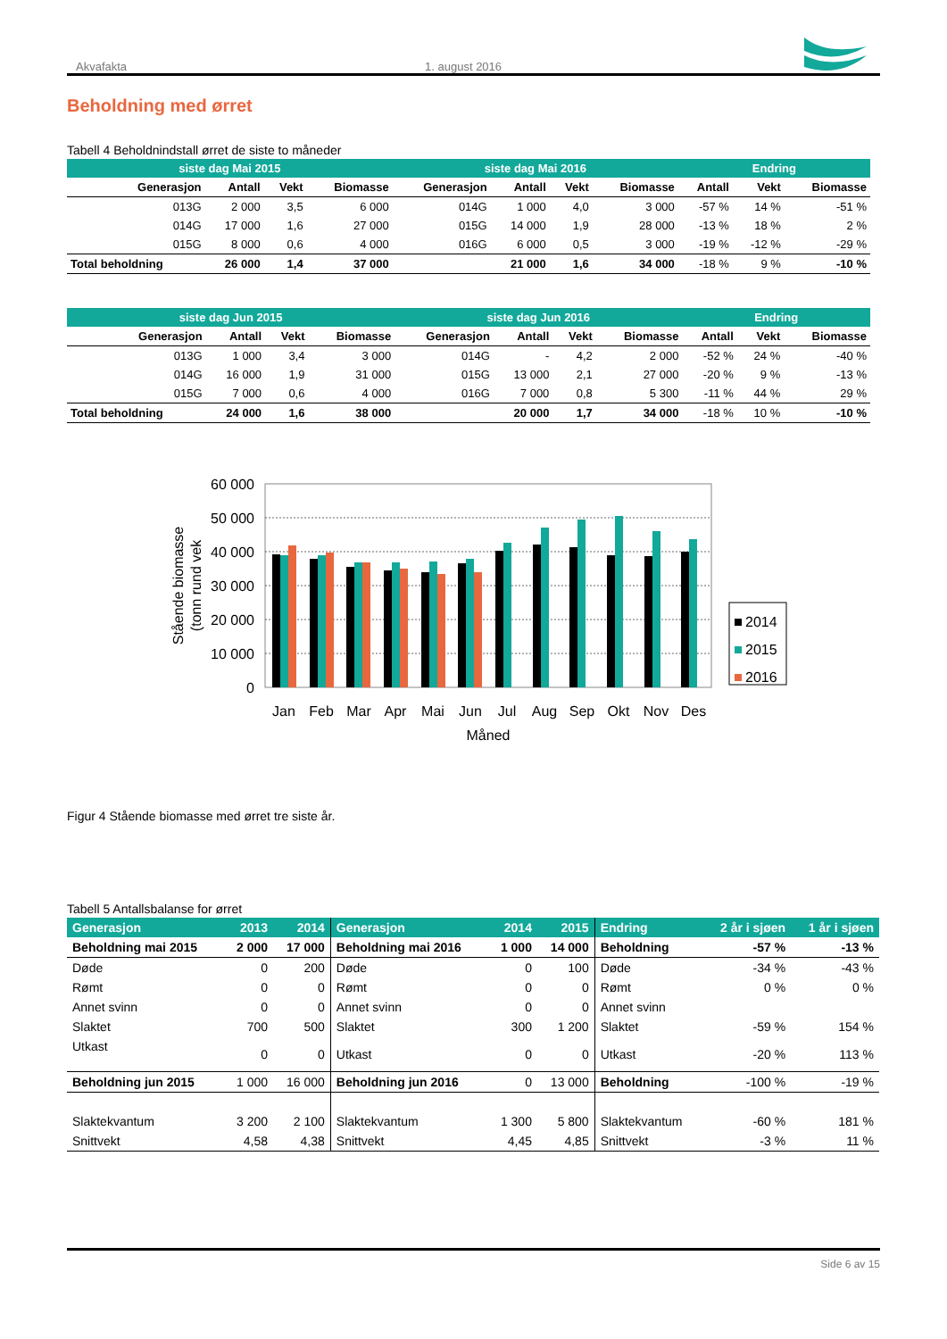Akvafakta 1. august 2016
Beholdning med ørret
Tabell 4 Beholdnindstall ørret de siste to måneder
| siste dag Mai 2015 | | | | siste dag Mai 2016 | | | | Endring | | |
| --- | --- | --- | --- | --- | --- | --- | --- | --- | --- | --- |
| Generasjon | Antall | Vekt | Biomasse | Generasjon | Antall | Vekt | Biomasse | Antall | Vekt | Biomasse |
| 013G | 2 000 | 3,5 | 6 000 | 014G | 1 000 | 4,0 | 3 000 | -57 % | 14 % | -51 % |
| 014G | 17 000 | 1,6 | 27 000 | 015G | 14 000 | 1,9 | 28 000 | -13 % | 18 % | 2 % |
| 015G | 8 000 | 0,6 | 4 000 | 016G | 6 000 | 0,5 | 3 000 | -19 % | -12 % | -29 % |
| Total beholdning | 26 000 | 1,4 | 37 000 | | 21 000 | 1,6 | 34 000 | -18 % | 9 % | -10 % |
| siste dag Jun 2015 | | | | siste dag Jun 2016 | | | | Endring | | |
| --- | --- | --- | --- | --- | --- | --- | --- | --- | --- | --- |
| Generasjon | Antall | Vekt | Biomasse | Generasjon | Antall | Vekt | Biomasse | Antall | Vekt | Biomasse |
| 013G | 1 000 | 3,4 | 3 000 | 014G | - | 4,2 | 2 000 | -52 % | 24 % | -40 % |
| 014G | 16 000 | 1,9 | 31 000 | 015G | 13 000 | 2,1 | 27 000 | -20 % | 9 % | -13 % |
| 015G | 7 000 | 0,6 | 4 000 | 016G | 7 000 | 0,8 | 5 300 | -11 % | 44 % | 29 % |
| Total beholdning | 24 000 | 1,6 | 38 000 | | 20 000 | 1,7 | 34 000 | -18 % | 10 % | -10 % |
60 000
50 000
40 000
30 000
20 000
10 000
0
Stående biomasse
(tonn rund vek
Jan
Feb
Mar
Apr
Mai
Jun
Jul
Aug
Sep
Okt
Nov
Des
Måned
2014
2015
2016
Figur 4 Stående biomasse med ørret tre siste år.
Tabell 5 Antallsbalanse for ørret
| Generasjon | 2013 | 2014 | Generasjon | 2014 | 2015 | Endring | 2 år i sjøen | 1 år i sjøen |
| --- | --- | --- | --- | --- | --- | --- | --- | --- |
| Beholdning mai 2015 | 2 000 | 17 000 | Beholdning mai 2016 | 1 000 | 14 000 | Beholdning | -57 % | -13 % |
| Døde | 0 | 200 | Døde | 0 | 100 | Døde | -34 % | -43 % |
| Rømt | 0 | 0 | Rømt | 0 | 0 | Rømt | 0 % | 0 % |
| Annet svinn | 0 | 0 | Annet svinn | 0 | 0 | Annet svinn | | |
| Slaktet | 700 | 500 | Slaktet | 300 | 1 200 | Slaktet | -59 % | 154 % |
| Utkast | 0 | 0 | Utkast | 0 | 0 | Utkast | -20 % | 113 % |
| Beholdning jun 2015 | 1 000 | 16 000 | Beholdning jun 2016 | 0 | 13 000 | Beholdning | -100 % | -19 % |
| Slaktekvantum | 3 200 | 2 100 | Slaktekvantum | 1 300 | 5 800 | Slaktekvantum | -60 % | 181 % |
| Snittvekt | 4,58 | 4,38 | Snittvekt | 4,45 | 4,85 | Snittvekt | -3 % | 11 % |
Side 6 av 15